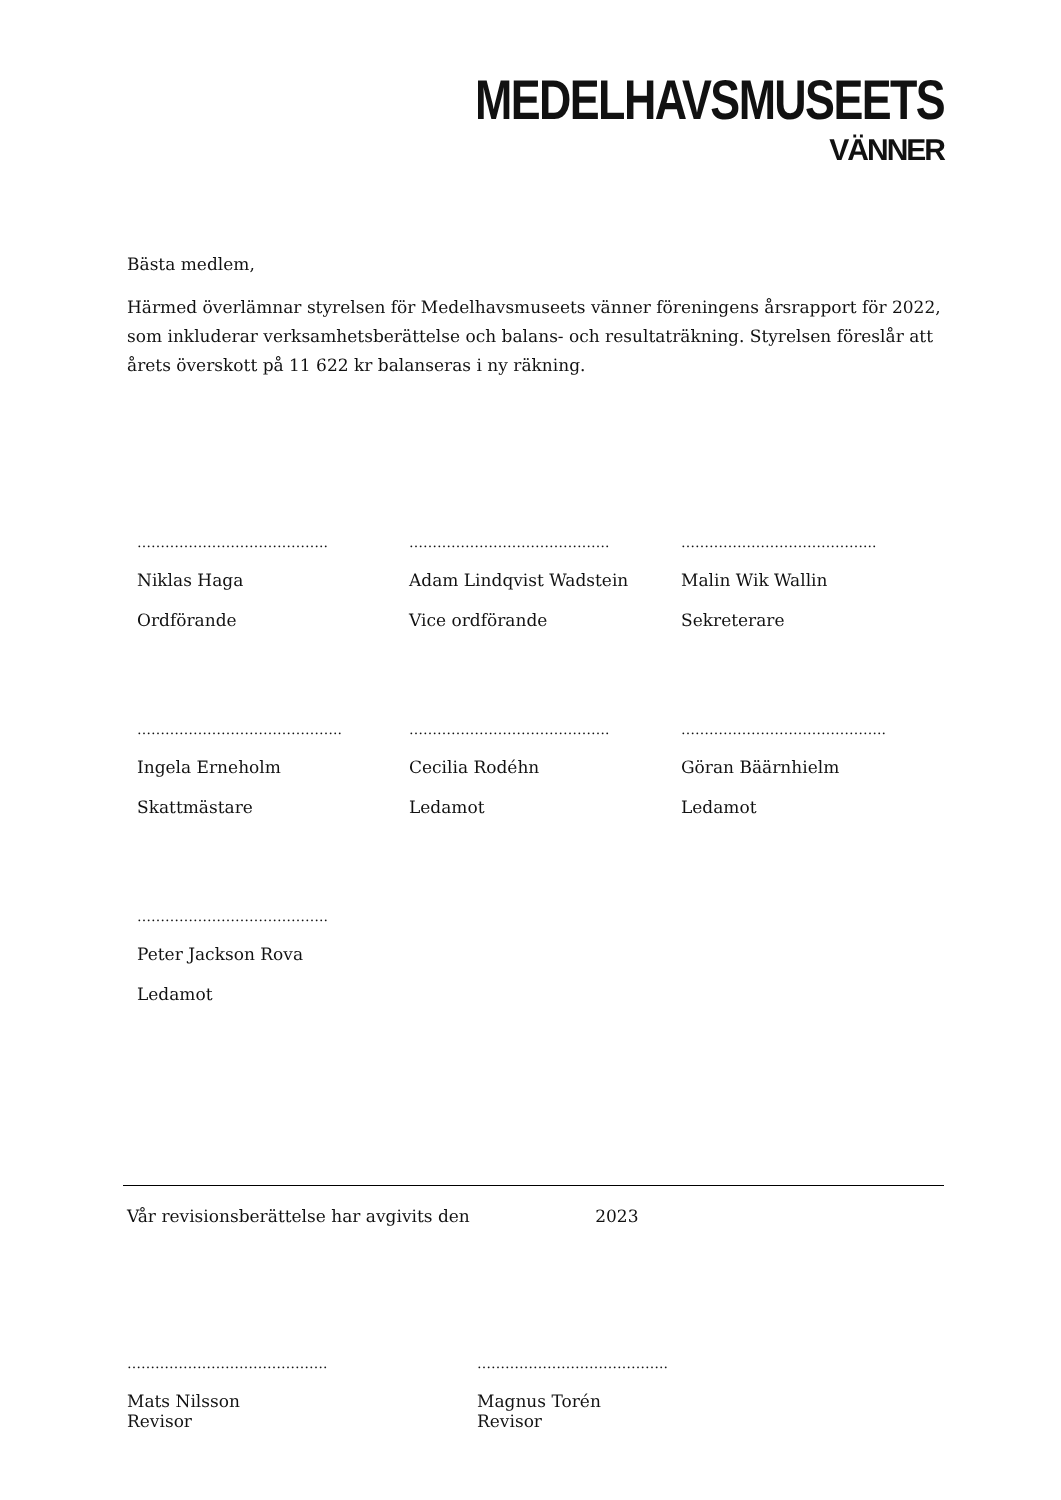MEDELHAVSMUSEETS
VÄNNER
Bästa medlem,
Härmed överlämnar styrelsen för Medelhavsmuseets vänner föreningens årsrapport för 2022, som inkluderar verksamhetsberättelse och balans- och resultaträkning. Styrelsen föreslår att årets överskott på 11 622 kr balanseras i ny räkning.
…………………………………..
Niklas Haga
Ordförande
…………………………………….
Adam Lindqvist Wadstein
Vice ordförande
…………………………………...
Malin Wik Wallin
Sekreterare
……………………………………..
Ingela Erneholm
Skattmästare
…………………………………….
Cecilia Rodéhn
Ledamot
……………………………………..
Göran Bäärnhielm
Ledamot
…………………………………..
Peter Jackson Rova
Ledamot
Vår revisionsberättelse har avgivits den 2023
…………………………………….
Mats Nilsson
Revisor
…………………………………..
Magnus Torén
Revisor